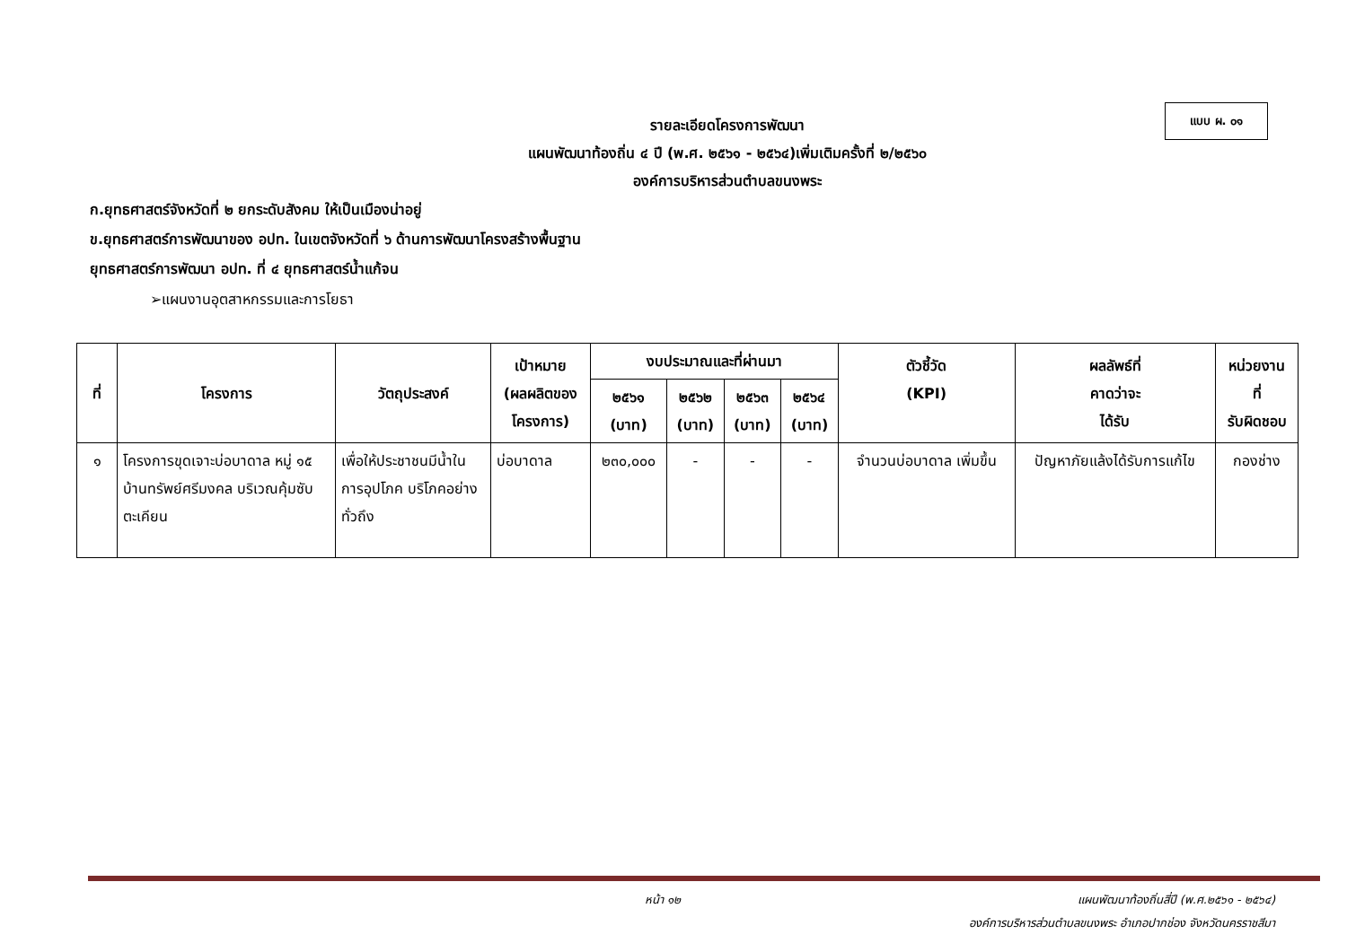แบบ ผ. ๐๑
รายละเอียดโครงการพัฒนา
แผนพัฒนาท้องถิ่น ๔ ปี (พ.ศ. ๒๕๖๑ - ๒๕๖๔)เพิ่มเติมครั้งที่ ๒/๒๕๖๐
องค์การบริหารส่วนตำบลขนงพระ
ก.ยุทธศาสตร์จังหวัดที่ ๒ ยกระดับสังคม ให้เป็นเมืองน่าอยู่
ข.ยุทธศาสตร์การพัฒนาของ อปท. ในเขตจังหวัดที่ ๖ ด้านการพัฒนาโครงสร้างพื้นฐาน
ยุทธศาสตร์การพัฒนา อปท. ที่ ๔ ยุทธศาสตร์น้ำแก้จน
➢แผนงานอุตสาหกรรมและการโยธา
| ที่ | โครงการ | วัตถุประสงค์ | เป้าหมาย (ผลผลิตของ โครงการ) | งบประมาณและที่ผ่านมา | | | | ตัวชี้วัด (KPI) | ผลลัพธ์ที่ คาดว่าจะ ได้รับ | หน่วยงาน ที่ รับผิดชอบ |
| --- | --- | --- | --- | --- | --- | --- | --- | --- | --- | --- |
| | | | | ๒๕๖๑ (บาท) | ๒๕๖๒ (บาท) | ๒๕๖๓ (บาท) | ๒๕๖๔ (บาท) | | | |
| ๑ | โครงการขุดเจาะบ่อบาดาล หมู่ ๑๕ บ้านทรัพย์ศรีมงคล บริเวณคุ้มซับตะเคียน | เพื่อให้ประชาชนมีน้ำในการอุปโภค บริโภคอย่างทั่วถึง | บ่อบาดาล | ๒๓๐,๐๐๐ | - | - | - | จำนวนบ่อบาดาล เพิ่มขึ้น | ปัญหาภัยแล้งได้รับการแก้ไข | กองช่าง |
หน้า ๑๒
แผนพัฒนาท้องถิ่นสี่ปี (พ.ศ.๒๕๖๑ - ๒๕๖๔)
องค์การบริหารส่วนตำบลขนงพระ อำเภอปากช่อง จังหวัดนครราชสีมา